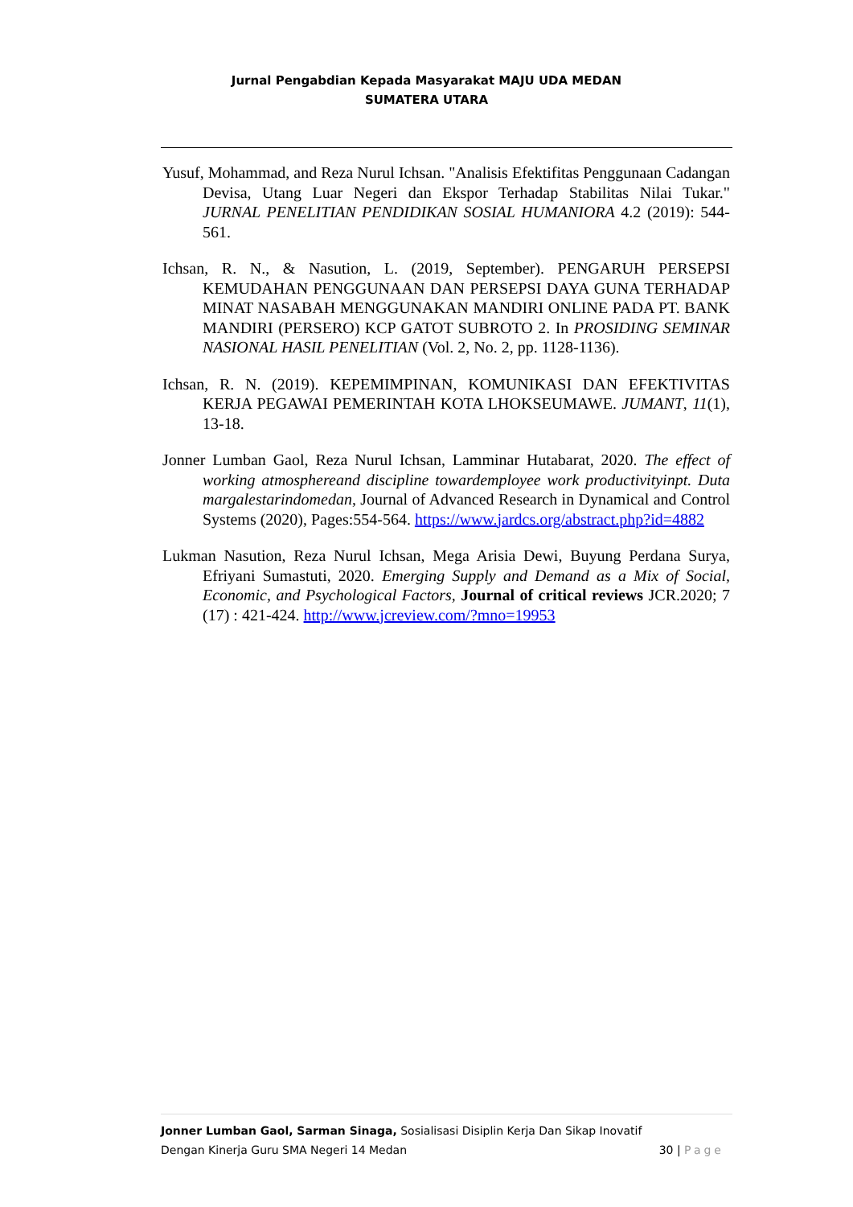Jurnal Pengabdian Kepada Masyarakat MAJU UDA MEDAN
SUMATERA UTARA
Yusuf, Mohammad, and Reza Nurul Ichsan. "Analisis Efektifitas Penggunaan Cadangan Devisa, Utang Luar Negeri dan Ekspor Terhadap Stabilitas Nilai Tukar." JURNAL PENELITIAN PENDIDIKAN SOSIAL HUMANIORA 4.2 (2019): 544-561.
Ichsan, R. N., & Nasution, L. (2019, September). PENGARUH PERSEPSI KEMUDAHAN PENGGUNAAN DAN PERSEPSI DAYA GUNA TERHADAP MINAT NASABAH MENGGUNAKAN MANDIRI ONLINE PADA PT. BANK MANDIRI (PERSERO) KCP GATOT SUBROTO 2. In PROSIDING SEMINAR NASIONAL HASIL PENELITIAN (Vol. 2, No. 2, pp. 1128-1136).
Ichsan, R. N. (2019). KEPEMIMPINAN, KOMUNIKASI DAN EFEKTIVITAS KERJA PEGAWAI PEMERINTAH KOTA LHOKSEUMAWE. JUMANT, 11(1), 13-18.
Jonner Lumban Gaol, Reza Nurul Ichsan, Lamminar Hutabarat, 2020. The effect of working atmosphereand discipline towardemployee work productivityinpt. Duta margalestarindomedan, Journal of Advanced Research in Dynamical and Control Systems (2020), Pages:554-564. https://www.jardcs.org/abstract.php?id=4882
Lukman Nasution, Reza Nurul Ichsan, Mega Arisia Dewi, Buyung Perdana Surya, Efriyani Sumastuti, 2020. Emerging Supply and Demand as a Mix of Social, Economic, and Psychological Factors, Journal of critical reviews JCR.2020; 7 (17) : 421-424. http://www.jcreview.com/?mno=19953
Jonner Lumban Gaol, Sarman Sinaga, Sosialisasi Disiplin Kerja Dan Sikap Inovatif
Dengan Kinerja Guru SMA Negeri 14 Medan 30 | Page